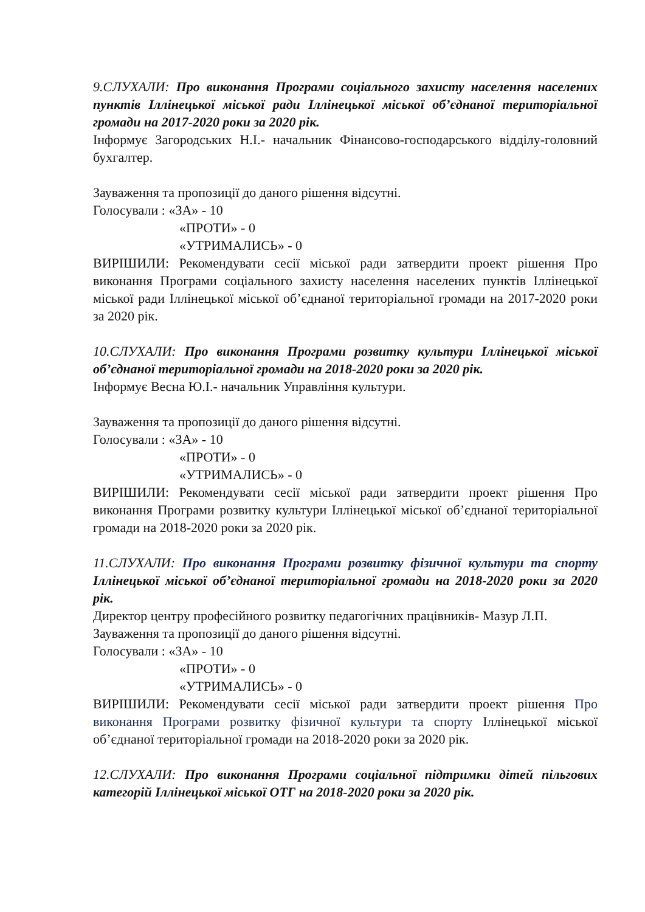9.СЛУХАЛИ: Про виконання Програми соціального захисту населення населених пунктів Іллінецької міської ради Іллінецької міської об’єднаної територіальної громади на 2017-2020 роки за 2020 рік.
Інформує Загородських Н.І.- начальник Фінансово-господарського відділу-головний бухгалтер.
Зауваження та пропозиції до даного рішення відсутні.
Голосували : «ЗА» - 10
«ПРОТИ» - 0
«УТРИМАЛИСЬ» - 0
ВИРІШИЛИ: Рекомендувати сесії міської ради затвердити проект рішення Про виконання Програми соціального захисту населення населених пунктів Іллінецької міської ради Іллінецької міської об’єднаної територіальної громади на 2017-2020 роки за 2020 рік.
10.СЛУХАЛИ: Про виконання Програми розвитку культури Іллінецької міської об’єднаної територіальної громади на 2018-2020 роки за 2020 рік.
Інформує Весна Ю.І.- начальник Управління культури.
Зауваження та пропозиції до даного рішення відсутні.
Голосували : «ЗА» - 10
«ПРОТИ» - 0
«УТРИМАЛИСЬ» - 0
ВИРІШИЛИ: Рекомендувати сесії міської ради затвердити проект рішення Про виконання Програми розвитку культури Іллінецької міської об’єднаної територіальної громади на 2018-2020 роки за 2020 рік.
11.СЛУХАЛИ: Про виконання Програми розвитку фізичної культури та спорту Іллінецької міської об’єднаної територіальної громади на 2018-2020 роки за 2020 рік.
Директор центру професійного розвитку педагогічних працівників- Мазур Л.П.
Зауваження та пропозиції до даного рішення відсутні.
Голосували : «ЗА» - 10
«ПРОТИ» - 0
«УТРИМАЛИСЬ» - 0
ВИРІШИЛИ: Рекомендувати сесії міської ради затвердити проект рішення Про виконання Програми розвитку фізичної культури та спорту Іллінецької міської об’єднаної територіальної громади на 2018-2020 роки за 2020 рік.
12.СЛУХАЛИ: Про виконання Програми соціальної підтримки дітей пільгових категорій Іллінецької міської ОТГ на 2018-2020 роки за 2020 рік.